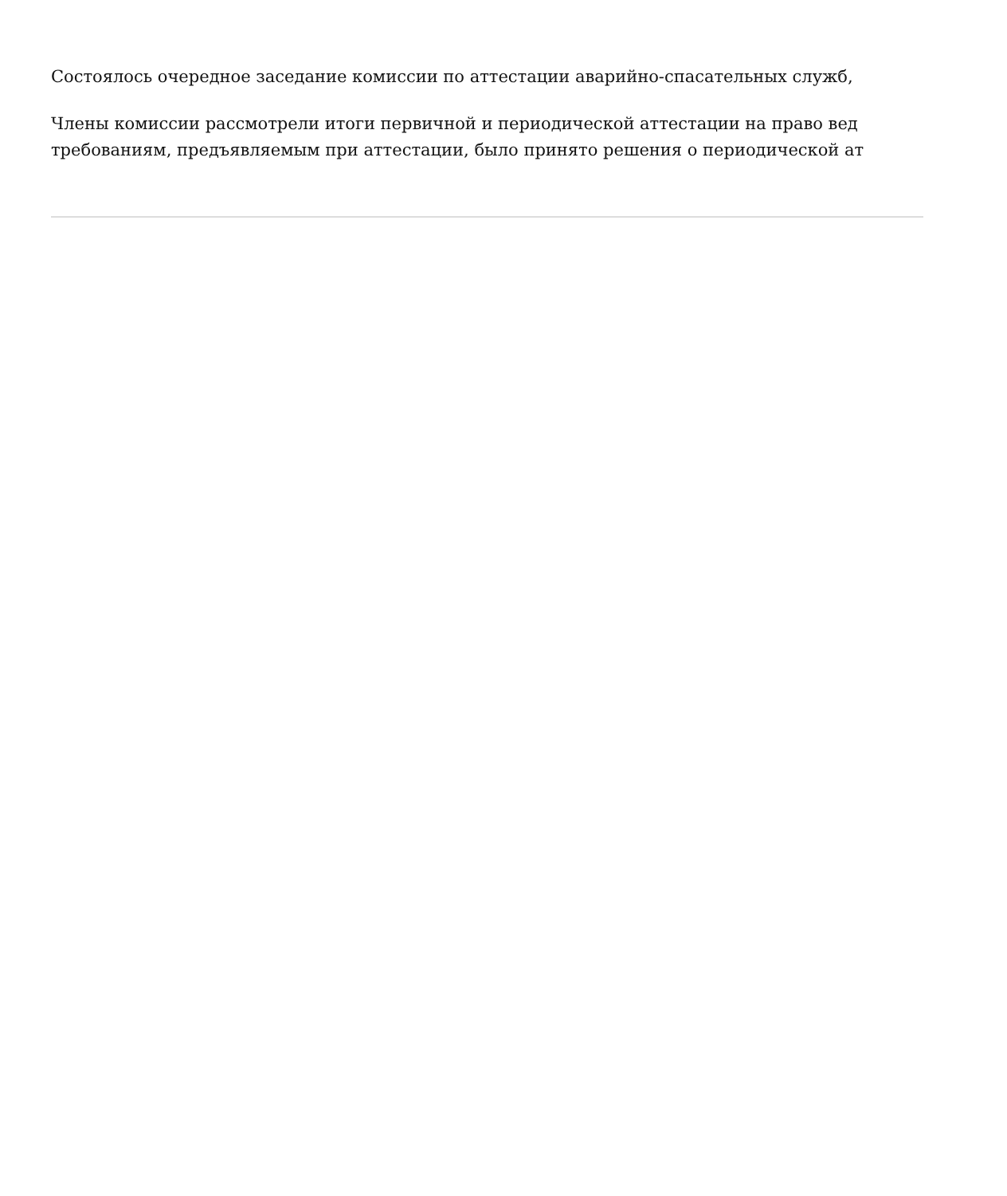Состоялось очередное заседание комиссии по аттестации аварийно-спасательных служб,
Члены комиссии рассмотрели итоги первичной и периодической аттестации на право вед
требованиям, предъявляемым при аттестации, было принято решения о периодической ат